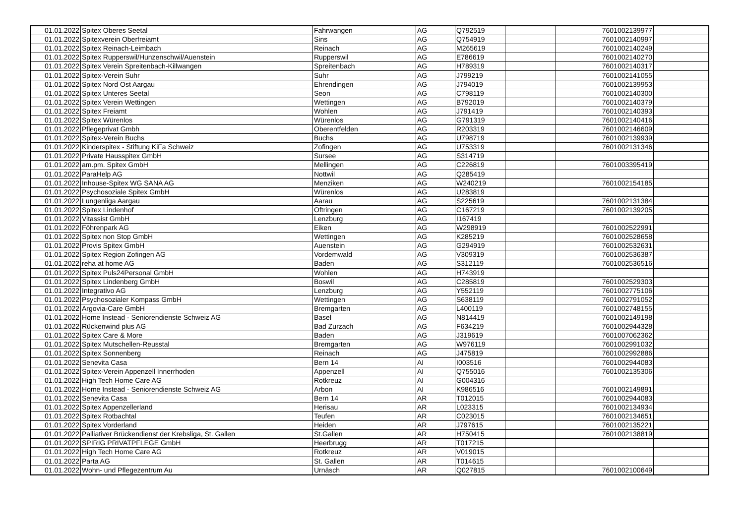| 01.01.2022 | Spitex Oberes Seetal | Fahrwangen | AG | Q792519 | | 7601002139977 | |
| 01.01.2022 | Spitexverein Oberfreiamt | Sins | AG | Q754919 | | 7601002140997 | |
| 01.01.2022 | Spitex Reinach-Leimbach | Reinach | AG | M265619 | | 7601002140249 | |
| 01.01.2022 | Spitex Rupperswil/Hunzenschwil/Auenstein | Rupperswil | AG | E786619 | | 7601002140270 | |
| 01.01.2022 | Spitex Verein Spreitenbach-Killwangen | Spreitenbach | AG | H789319 | | 7601002140317 | |
| 01.01.2022 | Spitex-Verein Suhr | Suhr | AG | J799219 | | 7601002141055 | |
| 01.01.2022 | Spitex Nord Ost Aargau | Ehrendingen | AG | J794019 | | 7601002139953 | |
| 01.01.2022 | Spitex Unteres Seetal | Seon | AG | C798119 | | 7601002140300 | |
| 01.01.2022 | Spitex Verein Wettingen | Wettingen | AG | B792019 | | 7601002140379 | |
| 01.01.2022 | Spitex Freiamt | Wohlen | AG | J791419 | | 7601002140393 | |
| 01.01.2022 | Spitex Würenlos | Würenlos | AG | G791319 | | 7601002140416 | |
| 01.01.2022 | Pflegeprivat Gmbh | Oberentfelden | AG | R203319 | | 7601002146609 | |
| 01.01.2022 | Spitex-Verein Buchs | Buchs | AG | U798719 | | 7601002139939 | |
| 01.01.2022 | Kinderspitex - Stiftung KiFa Schweiz | Zofingen | AG | U753319 | | 7601002131346 | |
| 01.01.2022 | Private Hausspitex GmbH | Sursee | AG | S314719 | | | |
| 01.01.2022 | am.pm. Spitex GmbH | Mellingen | AG | C226819 | | 7601003395419 | |
| 01.01.2022 | ParaHelp AG | Nottwil | AG | Q285419 | | | |
| 01.01.2022 | Inhouse-Spitex WG SANA AG | Menziken | AG | W240219 | | 7601002154185 | |
| 01.01.2022 | Psychosoziale Spitex GmbH | Würenlos | AG | U283819 | | | |
| 01.01.2022 | Lungenliga Aargau | Aarau | AG | S225619 | | 7601002131384 | |
| 01.01.2022 | Spitex Lindenhof | Oftringen | AG | C167219 | | 7601002139205 | |
| 01.01.2022 | Vitassist GmbH | Lenzburg | AG | I167419 | | | |
| 01.01.2022 | Föhrenpark AG | Eiken | AG | W298919 | | 7601002522991 | |
| 01.01.2022 | Spitex non Stop GmbH | Wettingen | AG | K285219 | | 7601002528658 | |
| 01.01.2022 | Provis Spitex GmbH | Auenstein | AG | G294919 | | 7601002532631 | |
| 01.01.2022 | Spitex Region Zofingen AG | Vordemwald | AG | V309319 | | 7601002536387 | |
| 01.01.2022 | reha at home AG | Baden | AG | S312119 | | 7601002536516 | |
| 01.01.2022 | Spitex Puls24Personal GmbH | Wohlen | AG | H743919 | | | |
| 01.01.2022 | Spitex Lindenberg GmbH | Boswil | AG | C285819 | | 7601002529303 | |
| 01.01.2022 | Integrativo AG | Lenzburg | AG | Y552119 | | 7601002775106 | |
| 01.01.2022 | Psychosozialer Kompass GmbH | Wettingen | AG | S638119 | | 7601002791052 | |
| 01.01.2022 | Argovia-Care GmbH | Bremgarten | AG | L400119 | | 7601002748155 | |
| 01.01.2022 | Home Instead - Seniorendienste Schweiz AG | Basel | AG | N814419 | | 7601002149198 | |
| 01.01.2022 | Rückenwind plus AG | Bad Zurzach | AG | F634219 | | 7601002944328 | |
| 01.01.2022 | Spitex Care & More | Baden | AG | J319619 | | 7601007062362 | |
| 01.01.2022 | Spitex Mutschellen-Reusstal | Bremgarten | AG | W976119 | | 7601002991032 | |
| 01.01.2022 | Spitex Sonnenberg | Reinach | AG | J475819 | | 7601002992886 | |
| 01.01.2022 | Senevita Casa | Bern 14 | AI | I003516 | | 7601002944083 | |
| 01.01.2022 | Spitex-Verein Appenzell Innerrhoden | Appenzell | AI | Q755016 | | 7601002135306 | |
| 01.01.2022 | High Tech Home Care AG | Rotkreuz | AI | G004316 | | | |
| 01.01.2022 | Home Instead - Seniorendienste Schweiz AG | Arbon | AI | K986516 | | 7601002149891 | |
| 01.01.2022 | Senevita Casa | Bern 14 | AR | T012015 | | 7601002944083 | |
| 01.01.2022 | Spitex Appenzellerland | Herisau | AR | L023315 | | 7601002134934 | |
| 01.01.2022 | Spitex Rotbachtal | Teufen | AR | C023015 | | 7601002134651 | |
| 01.01.2022 | Spitex Vorderland | Heiden | AR | J797615 | | 7601002135221 | |
| 01.01.2022 | Palliativer Brückendienst der Krebsliga, St. Gallen | St.Gallen | AR | H750415 | | 7601002138819 | |
| 01.01.2022 | SPIRIG PRIVATPFLEGE GmbH | Heerbrugg | AR | T017215 | | | |
| 01.01.2022 | High Tech Home Care AG | Rotkreuz | AR | V019015 | | | |
| 01.01.2022 | Parta AG | St. Gallen | AR | T014615 | | | |
| 01.01.2022 | Wohn- und Pflegezentrum Au | Urnäsch | AR | Q027815 | | 7601002100649 | |